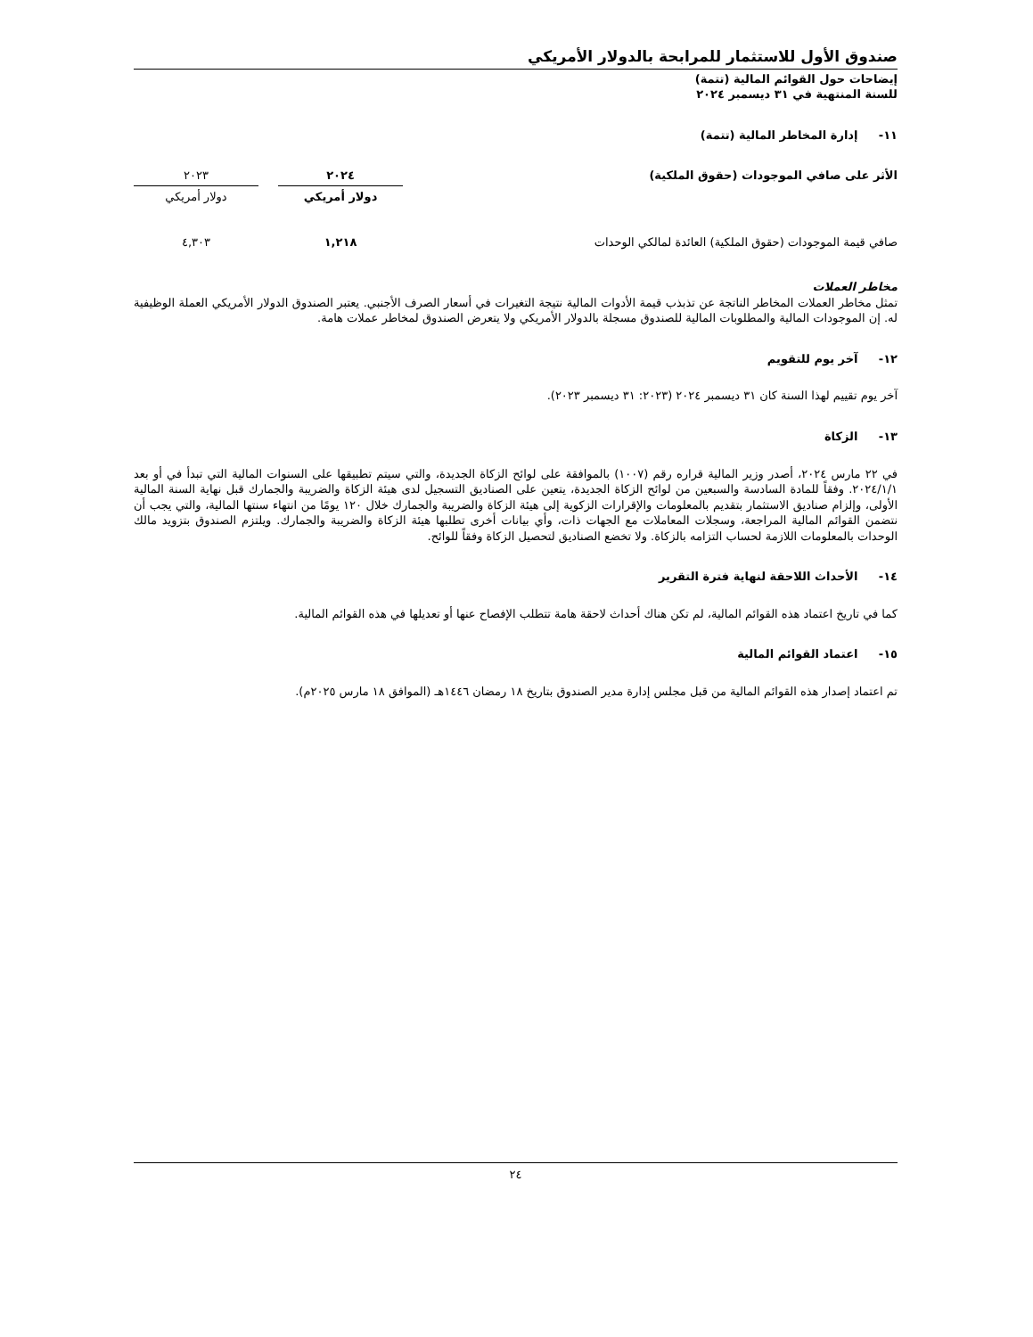صندوق الأول للاستثمار للمرابحة بالدولار الأمريكي
إيضاحات حول القوائم المالية (تتمة)
للسنة المنتهية في ٣١ ديسمبر ٢٠٢٤
١١- إدارة المخاطر المالية (تتمة)
| الأثر على صافي الموجودات (حقوق الملكية) | ٢٠٢٤ | | ٢٠٢٣ |
| | دولار أمريكي | | دولار أمريكي |
| صافي قيمة الموجودات (حقوق الملكية) العائدة لمالكي الوحدات | ١,٢١٨ | | ٤,٣٠٣ |
مخاطر العملات
تمثل مخاطر العملات المخاطر الناتجة عن تذبذب قيمة الأدوات المالية نتيجة التغيرات في أسعار الصرف الأجنبي. يعتبر الصندوق الدولار الأمريكي العملة الوظيفية له. إن الموجودات المالية والمطلوبات المالية للصندوق مسجلة بالدولار الأمريكي ولا يتعرض الصندوق لمخاطر عملات هامة.
١٢- آخر يوم للتقويم
آخر يوم تقييم لهذا السنة كان ٣١ ديسمبر ٢٠٢٤ (٢٠٢٣: ٣١ ديسمبر ٢٠٢٣).
١٣- الزكاة
في ٢٢ مارس ٢٠٢٤، أصدر وزير المالية قراره رقم (١٠٠٧) بالموافقة على لوائح الزكاة الجديدة، والتي سيتم تطبيقها على السنوات المالية التي تبدأ في أو بعد ٢٠٢٤/١/١. وفقاً للمادة السادسة والسبعين من لوائح الزكاة الجديدة، يتعين على الصناديق التسجيل لدى هيئة الزكاة والضريبة والجمارك قبل نهاية السنة المالية الأولى، وإلزام صناديق الاستثمار بتقديم بالمعلومات والإقرارات الزكوية إلى هيئة الزكاة والضريبة والجمارك خلال ١٢٠ يومًا من انتهاء سنتها المالية، والتي يجب أن نتضمن القوائم المالية المراجعة، وسجلات المعاملات مع الجهات ذات، وأي بيانات أخرى تطلبها هيئة الزكاة والضريبة والجمارك. ويلتزم الصندوق بتزويد مالك الوحدات بالمعلومات اللازمة لحساب التزامه بالزكاة. ولا تخضع الصناديق لتحصيل الزكاة وفقاً للوائح.
١٤- الأحداث اللاحقة لنهاية فترة التقرير
كما في تاريخ اعتماد هذه القوائم المالية، لم تكن هناك أحداث لاحقة هامة تتطلب الإفصاح عنها أو تعديلها في هذه القوائم المالية.
١٥- اعتماد القوائم المالية
تم اعتماد إصدار هذه القوائم المالية من قبل مجلس إدارة مدير الصندوق بتاريخ ١٨ رمضان ١٤٤٦هـ (الموافق ١٨ مارس ٢٠٢٥م).
٢٤